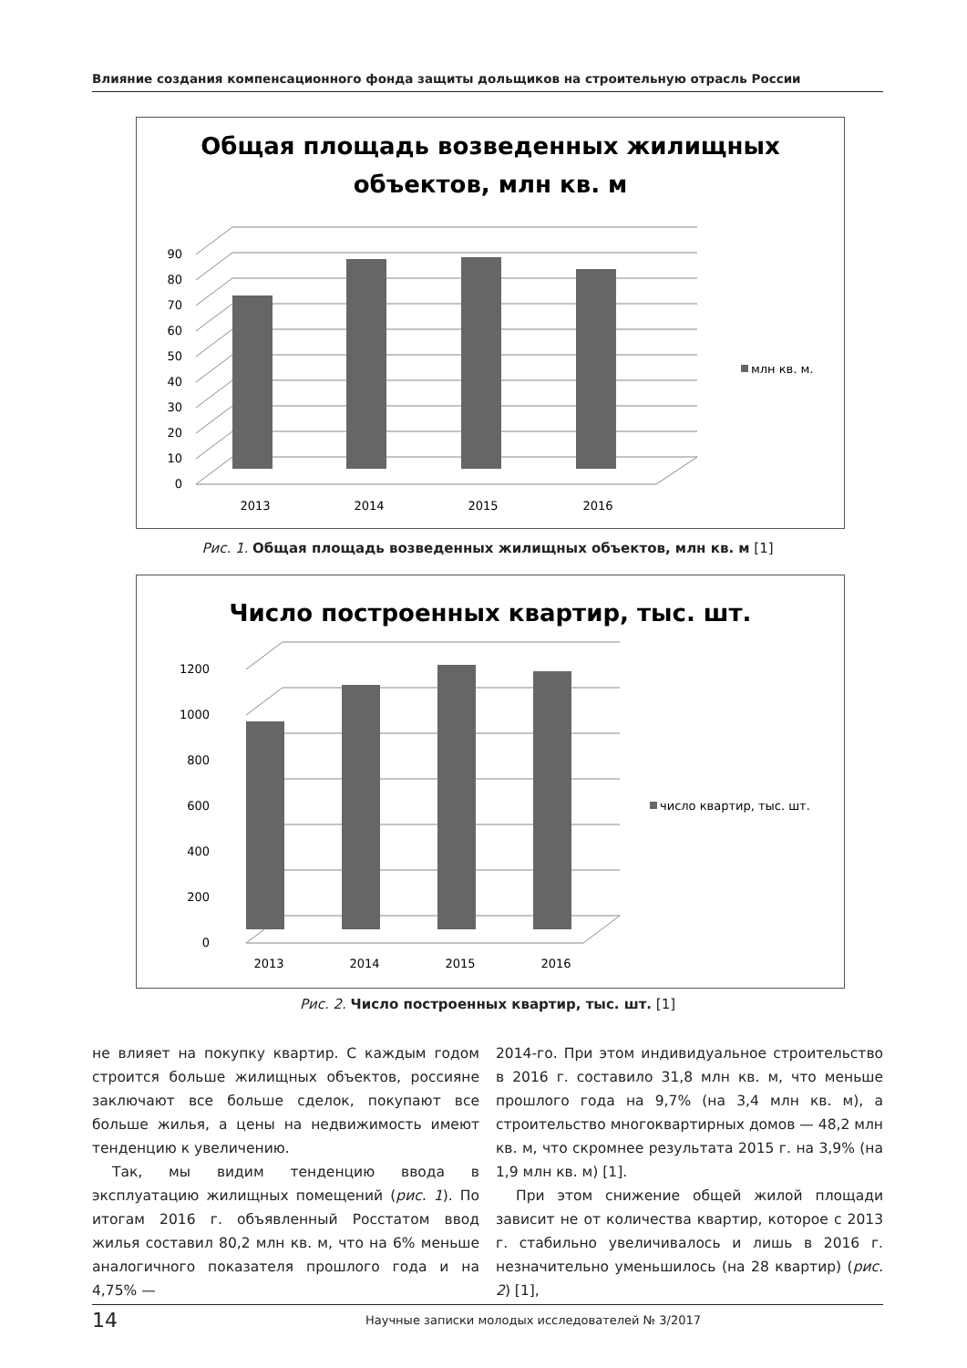Влияние создания компенсационного фонда защиты дольщиков на строительную отрасль России
Общая площадь возведенных жилищных
объектов, млн кв. м
0
10
20
30
40
50
60
70
80
90
2013
2014
2015
2016
млн кв. м.
Рис. 1. Общая площадь возведенных жилищных объектов, млн кв. м [1]
Число построенных квартир, тыс. шт.
0
200
400
600
800
1000
1200
2013
2014
2015
2016
число квартир, тыс. шт.
Рис. 2. Число построенных квартир, тыс. шт. [1]
не влияет на покупку квартир. С каждым годом строится больше жилищных объектов, россияне заключают все больше сделок, покупают все больше жилья, а цены на недвижимость имеют тенденцию к увеличению.
Так, мы видим тенденцию ввода в эксплуатацию жилищных помещений (рис. 1). По итогам 2016 г. объявленный Росстатом ввод жилья составил 80,2 млн кв. м, что на 6% меньше аналогичного показателя прошлого года и на 4,75% —
2014-го. При этом индивидуальное строительство в 2016 г. составило 31,8 млн кв. м, что меньше прошлого года на 9,7% (на 3,4 млн кв. м), а строительство многоквартирных домов — 48,2 млн кв. м, что скромнее результата 2015 г. на 3,9% (на 1,9 млн кв. м) [1].
При этом снижение общей жилой площади зависит не от количества квартир, которое с 2013 г. стабильно увеличивалось и лишь в 2016 г. незначительно уменьшилось (на 28 квартир) (рис. 2) [1],
14 Научные записки молодых исследователей № 3/2017